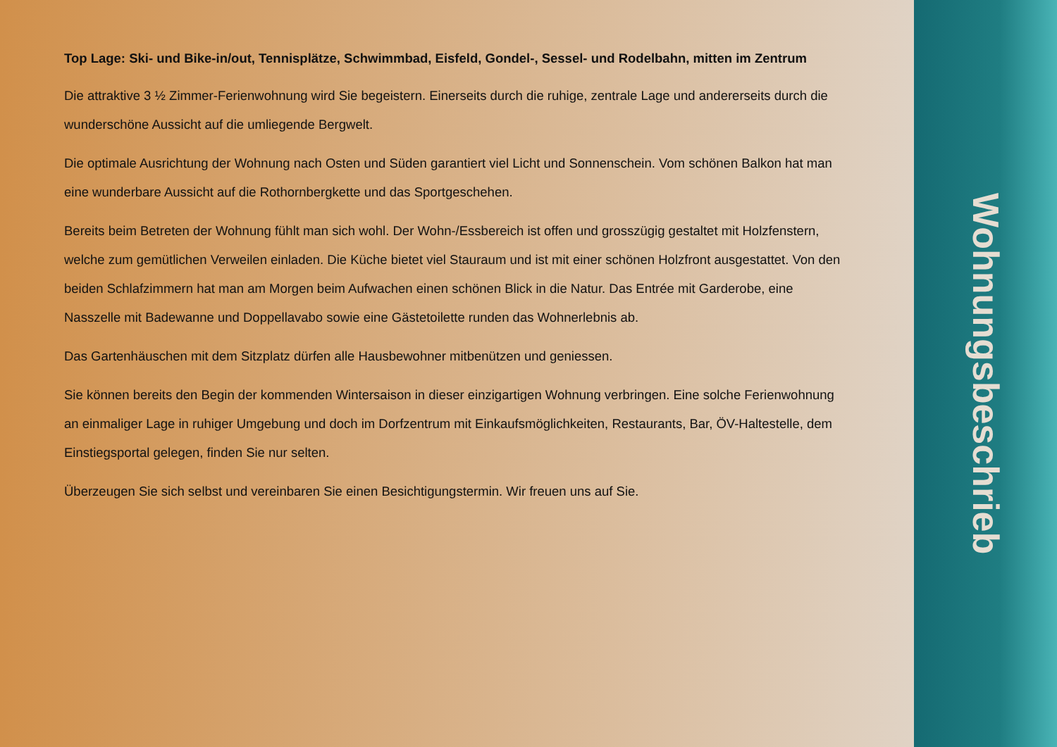Top Lage: Ski- und Bike-in/out, Tennisplätze, Schwimmbad, Eisfeld, Gondel-, Sessel- und Rodelbahn, mitten im Zentrum
Die attraktive 3 ½ Zimmer-Ferienwohnung wird Sie begeistern. Einerseits durch die ruhige, zentrale Lage und andererseits durch die wunderschöne Aussicht auf die umliegende Bergwelt.
Die optimale Ausrichtung der Wohnung nach Osten und Süden garantiert viel Licht und Sonnenschein. Vom schönen Balkon hat man eine wunderbare Aussicht auf die Rothornbergkette und das Sportgeschehen.
Bereits beim Betreten der Wohnung fühlt man sich wohl. Der Wohn-/Essbereich ist offen und grosszügig gestaltet mit Holzfenstern, welche zum gemütlichen Verweilen einladen. Die Küche bietet viel Stauraum und ist mit einer schönen Holzfront ausgestattet. Von den beiden Schlafzimmern hat man am Morgen beim Aufwachen einen schönen Blick in die Natur. Das Entrée mit Garderobe, eine Nasszelle mit Badewanne und Doppellavabo sowie eine Gästetoilette runden das Wohnerlebnis ab.
Das Gartenhäuschen mit dem Sitzplatz dürfen alle Hausbewohner mitbenützen und geniessen.
Sie können bereits den Begin der kommenden Wintersaison in dieser einzigartigen Wohnung verbringen. Eine solche Ferienwohnung an einmaliger Lage in ruhiger Umgebung und doch im Dorfzentrum mit Einkaufsmöglichkeiten, Restaurants, Bar, ÖV-Haltestelle, dem Einstiegsportal gelegen, finden Sie nur selten.
Überzeugen Sie sich selbst und vereinbaren Sie einen Besichtigungstermin. Wir freuen uns auf Sie.
Wohnungsbeschrieb